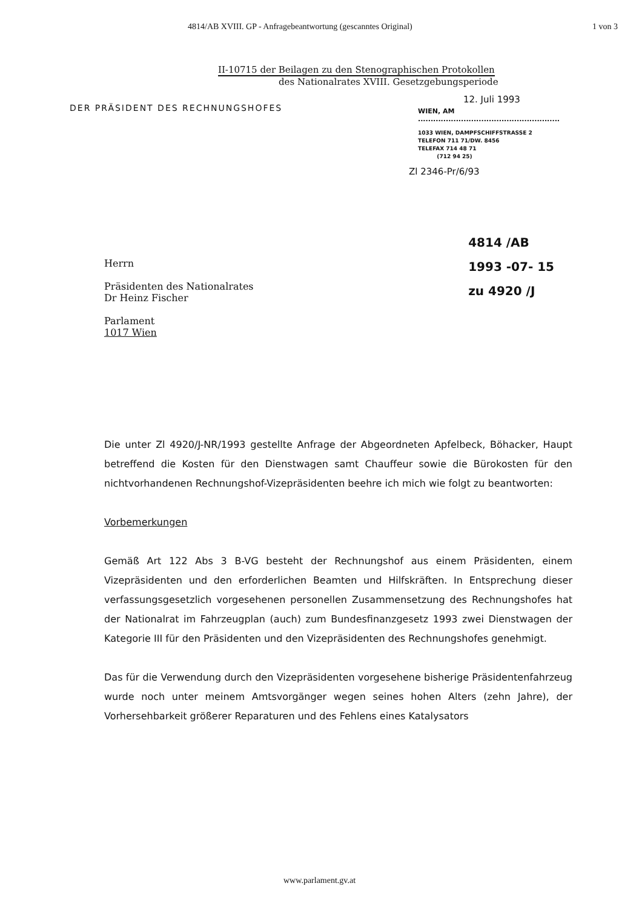4814/AB XVIII. GP - Anfragebeantwortung (gescanntes Original) 1 von 3
II-10715 der Beilagen zu den Stenographischen Protokollen
des Nationalrates XVIII. Gesetzgebungsperiode
DER PRÄSIDENT DES RECHNUNGSHOFES
12. Juli 1993
WIEN, AM ........................................................
1033 WIEN, DAMPFSCHIFFSTRASSE 2
TELEFON 711 71/DW. 8456
TELEFAX 714 48 71
(712 94 25)
Zl 2346-Pr/6/93
Herrn
Präsidenten des Nationalrates
Dr Heinz Fischer
Parlament
1017 Wien
4814 /AB
1993 -07- 15
zu 4920 /J
Die unter Zl 4920/J-NR/1993 gestellte Anfrage der Abgeordneten Apfelbeck, Böhacker, Haupt betreffend die Kosten für den Dienstwagen samt Chauffeur sowie die Bürokosten für den nichtvorhandenen Rechnungshof-Vizepräsidenten beehre ich mich wie folgt zu beantworten:
Vorbemerkungen
Gemäß Art 122 Abs 3 B-VG besteht der Rechnungshof aus einem Präsidenten, einem Vizepräsidenten und den erforderlichen Beamten und Hilfskräften. In Entsprechung dieser verfassungsgesetzlich vorgesehenen personellen Zusammensetzung des Rechnungshofes hat der Nationalrat im Fahrzeugplan (auch) zum Bundesfinanzgesetz 1993 zwei Dienstwagen der Kategorie III für den Präsidenten und den Vizepräsidenten des Rechnungshofes genehmigt.
Das für die Verwendung durch den Vizepräsidenten vorgesehene bisherige Präsidentenfahrzeug wurde noch unter meinem Amtsvorgänger wegen seines hohen Alters (zehn Jahre), der Vorhersehbarkeit größerer Reparaturen und des Fehlens eines Katalysators
www.parlament.gv.at